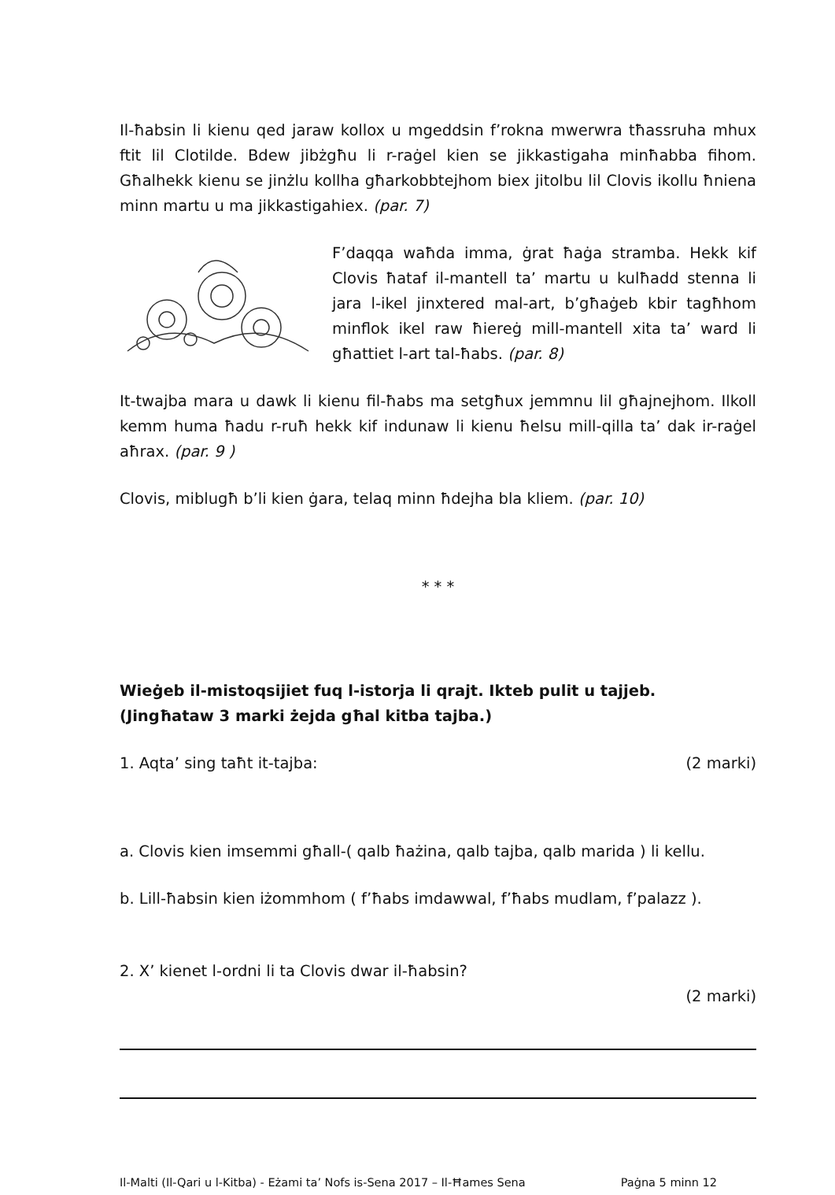Il-ħabsin li kienu qed jaraw kollox u mgeddsin f’rokna mwerwra tħassruha mhux ftit lil Clotilde. Bdew jibżgħu li r-raġel kien se jikkastigaha minħabba fihom. Għalhekk kienu se jinżlu kollha għarkobbtejhom biex jitolbu lil Clovis ikollu ħniena minn martu u ma jikkastigahiex. (par. 7)
F’daqqa waħda imma, ġrat ħaġa stramba. Hekk kif Clovis ħataf il-mantell ta’ martu u kulħadd stenna li jara l-ikel jinxtered mal-art, b’għaġeb kbir tagħhom minflok ikel raw ħiereġ mill-mantell xita ta’ ward li għattiet l-art tal-ħabs. (par. 8)
It-twajba mara u dawk li kienu fil-ħabs ma setgħux jemmnu lil għajnejhom. Ilkoll kemm huma ħadu r-ruħ hekk kif indunaw li kienu ħelsu mill-qilla ta’ dak ir-raġel aħrax. (par. 9 )
Clovis, miblugħ b’li kien ġara, telaq minn ħdejha bla kliem. (par. 10)
* * *
Wieġeb il-mistoqsijiet fuq l-istorja li qrajt. Ikteb pulit u tajjeb.
(Jingħataw 3 marki żejda għal kitba tajba.)
1. Aqta’ sing taħt it-tajba: (2 marki)
a. Clovis kien imsemmi għall-( qalb ħażina, qalb tajba, qalb marida ) li kellu.
b. Lill-ħabsin kien iżommhom ( f’ħabs imdawwal, f’ħabs mudlam, f’palazz ).
2. X’ kienet l-ordni li ta Clovis dwar il-ħabsin?
(2 marki)
Il-Malti (Il-Qari u l-Kitba) - Eżami ta’ Nofs is-Sena 2017 – Il-Ħames Sena Paġna 5 minn 12